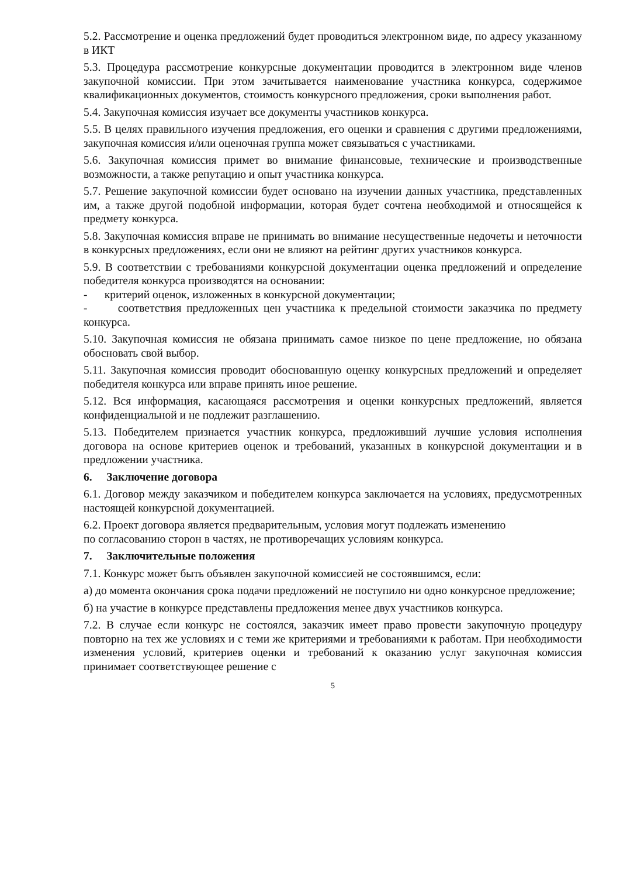5.2. Рассмотрение и оценка предложений будет проводиться электронном виде, по адресу указанному в ИКТ
5.3. Процедура рассмотрение конкурсные документации проводится в электронном виде членов закупочной комиссии. При этом зачитывается наименование участника конкурса, содержимое квалификационных документов, стоимость конкурсного предложения, сроки выполнения работ.
5.4. Закупочная комиссия изучает все документы участников конкурса.
5.5. В целях правильного изучения предложения, его оценки и сравнения с другими предложениями, закупочная комиссия и/или оценочная группа может связываться с участниками.
5.6. Закупочная комиссия примет во внимание финансовые, технические и производственные возможности, а также репутацию и опыт участника конкурса.
5.7. Решение закупочной комиссии будет основано на изучении данных участника, представленных им, а также другой подобной информации, которая будет сочтена необходимой и относящейся к предмету конкурса.
5.8. Закупочная комиссия вправе не принимать во внимание несущественные недочеты и неточности в конкурсных предложениях, если они не влияют на рейтинг других участников конкурса.
5.9. В соответствии с требованиями конкурсной документации оценка предложений и определение победителя конкурса производятся на основании:
- критерий оценок, изложенных в конкурсной документации;
- соответствия предложенных цен участника к предельной стоимости заказчика по предмету конкурса.
5.10. Закупочная комиссия не обязана принимать самое низкое по цене предложение, но обязана обосновать свой выбор.
5.11. Закупочная комиссия проводит обоснованную оценку конкурсных предложений и определяет победителя конкурса или вправе принять иное решение.
5.12. Вся информация, касающаяся рассмотрения и оценки конкурсных предложений, является конфиденциальной и не подлежит разглашению.
5.13. Победителем признается участник конкурса, предложивший лучшие условия исполнения договора на основе критериев оценок и требований, указанных в конкурсной документации и в предложении участника.
6. Заключение договора
6.1. Договор между заказчиком и победителем конкурса заключается на условиях, предусмотренных настоящей конкурсной документацией.
6.2. Проект договора является предварительным, условия могут подлежать изменению
по согласованию сторон в частях, не противоречащих условиям конкурса.
7. Заключительные положения
7.1. Конкурс может быть объявлен закупочной комиссией не состоявшимся, если:
а) до момента окончания срока подачи предложений не поступило ни одно конкурсное предложение;
б) на участие в конкурсе представлены предложения менее двух участников конкурса.
7.2. В случае если конкурс не состоялся, заказчик имеет право провести закупочную процедуру повторно на тех же условиях и с теми же критериями и требованиями к работам. При необходимости изменения условий, критериев оценки и требований к оказанию услуг закупочная комиссия принимает соответствующее решение с
5